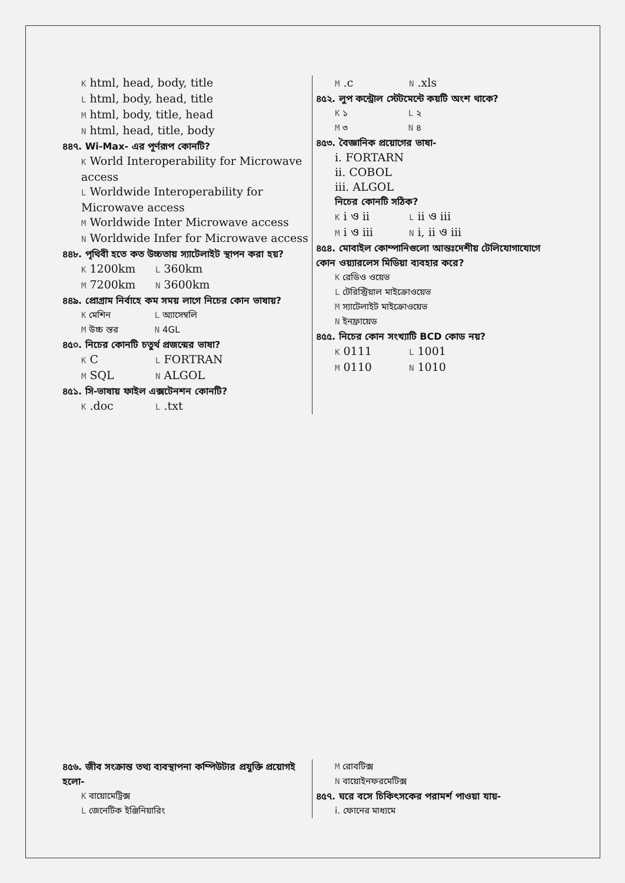K html, head, body, title
L html, body, head, title
M html, body, title, head
N html, head, title, body
৪৪৭. Wi-Max- এর পূর্ণরূপ কোনটি?
K World Interoperability for Microwave access
L Worldwide Interoperability for Microwave access
M Worldwide Inter Microwave access
N Worldwide Infer for Microwave access
৪৪৮. পৃথিবী হতে কত উচ্চতায় স্যাটেলাইট স্থাপন করা হয়?
K 1200km L 360km
M 7200km N 3600km
৪৪৯. প্রোগ্রাম নির্বাহে কম সময় লাগে নিচের কোন ভাষায়?
K মেশিন L অ্যাসেম্বলি
M উচ্চ স্তর N 4GL
৪৫০. নিচের কোনটি চতুর্থ প্রজন্মের ভাষা?
K C L FORTRAN
M SQL N ALGOL
৪৫১. সি-ভাষায় ফাইল এক্সটেনশন কোনটি?
K .doc L .txt
M .c N .xls
৪৫২. লুপ কন্ট্রোল স্টেটমেন্টে কয়টি অংশ থাকে?
K ১ L ২
M ৩ N ৪
৪৫৩. বৈজ্ঞানিক প্রয়োগের ভাষা-
i. FORTARN
ii. COBOL
iii. ALGOL
নিচের কোনটি সঠিক?
K i ও ii L ii ও iii
M i ও iii N i, ii ও iii
৪৫৪. মোবাইল কোম্পানিগুলো আন্তঃদেশীয় টেলিযোগাযোগে কোন ওয়্যারলেস মিডিয়া ব্যবহার করে?
K রেডিও ওয়েভ
L টেরিস্ট্রিয়াল মাইক্রোওয়েভ
M স্যাটেলাইট মাইক্রোওয়েভ
N ইনফ্রায়েড
৪৫৫. নিচের কোন সংখ্যাটি BCD কোড নয়?
K 0111 L 1001
M 0110 N 1010
৪৫৬. জীব সংক্রান্ত তথ্য ব্যবস্থাপনা কম্পিউটার প্রযুক্তি প্রয়োগই হলো-
K বায়োমেট্রিক্স
L জেনেটিক ইঞ্জিনিয়ারিং
M রোবটিক্স
N বায়োইনফরমেটিক্স
৪৫৭. ঘরে বসে চিকিৎসকের পরামর্শ পাওয়া যায়-
i. ফোনের মাধ্যমে